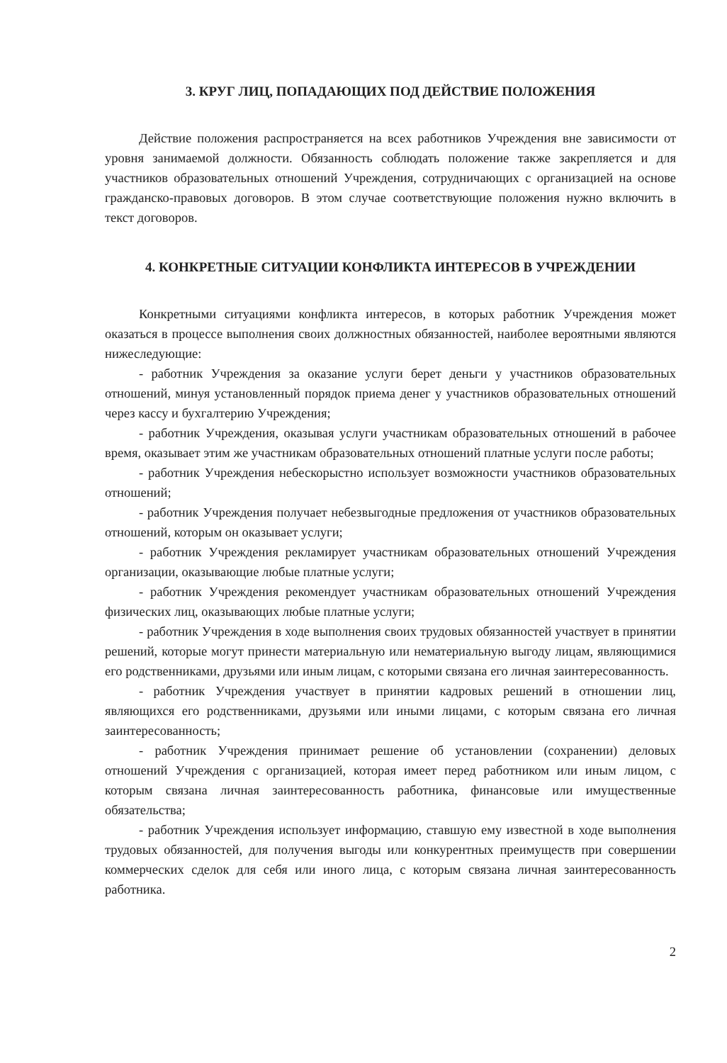3. КРУГ ЛИЦ, ПОПАДАЮЩИХ ПОД ДЕЙСТВИЕ ПОЛОЖЕНИЯ
Действие положения распространяется на всех работников Учреждения вне зависимости от уровня занимаемой должности. Обязанность соблюдать положение также закрепляется и для участников образовательных отношений Учреждения, сотрудничающих с организацией на основе гражданско-правовых договоров. В этом случае соответствующие положения нужно включить в текст договоров.
4. КОНКРЕТНЫЕ СИТУАЦИИ КОНФЛИКТА ИНТЕРЕСОВ В УЧРЕЖДЕНИИ
Конкретными ситуациями конфликта интересов, в которых работник Учреждения может оказаться в процессе выполнения своих должностных обязанностей, наиболее вероятными являются нижеследующие:
- работник Учреждения за оказание услуги берет деньги у участников образовательных отношений, минуя установленный порядок приема денег у участников образовательных отношений через кассу и бухгалтерию Учреждения;
- работник Учреждения, оказывая услуги участникам образовательных отношений в рабочее время, оказывает этим же участникам образовательных отношений платные услуги после работы;
- работник Учреждения небескорыстно использует возможности участников образовательных отношений;
- работник Учреждения получает небезвыгодные предложения от участников образовательных отношений, которым он оказывает услуги;
- работник Учреждения рекламирует участникам образовательных отношений Учреждения организации, оказывающие любые платные услуги;
- работник Учреждения рекомендует участникам образовательных отношений Учреждения физических лиц, оказывающих любые платные услуги;
- работник Учреждения в ходе выполнения своих трудовых обязанностей участвует в принятии решений, которые могут принести материальную или нематериальную выгоду лицам, являющимися его родственниками, друзьями или иным лицам, с которыми связана его личная заинтересованность.
- работник Учреждения участвует в принятии кадровых решений в отношении лиц, являющихся его родственниками, друзьями или иными лицами, с которым связана его личная заинтересованность;
- работник Учреждения принимает решение об установлении (сохранении) деловых отношений Учреждения с организацией, которая имеет перед работником или иным лицом, с которым связана личная заинтересованность работника, финансовые или имущественные обязательства;
- работник Учреждения использует информацию, ставшую ему известной в ходе выполнения трудовых обязанностей, для получения выгоды или конкурентных преимуществ при совершении коммерческих сделок для себя или иного лица, с которым связана личная заинтересованность работника.
2